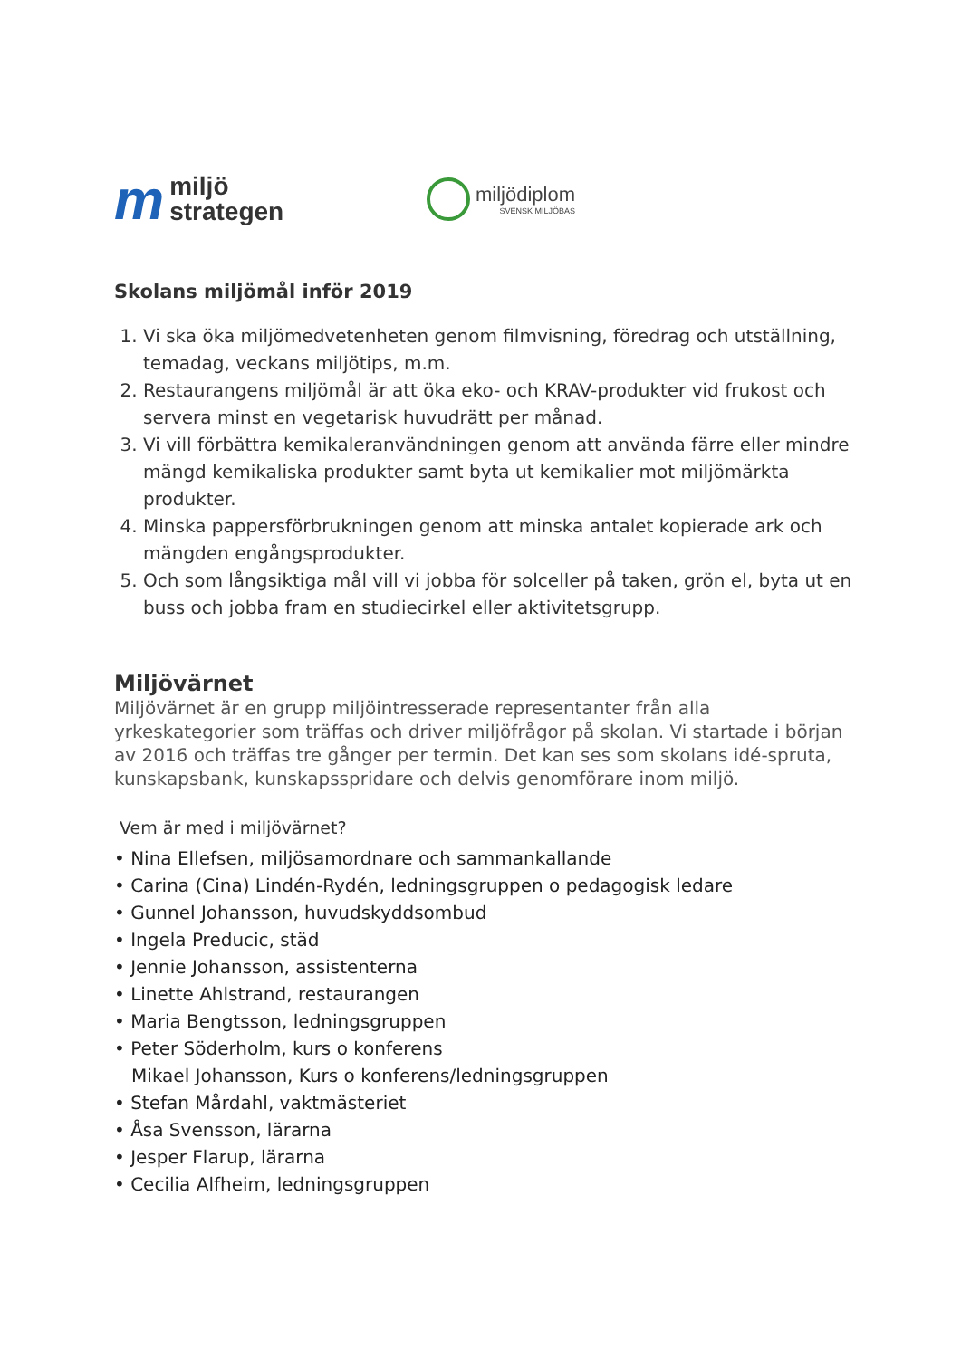m miljö
strategen
miljödiplom
SVENSK MILJÖBAS
Skolans miljömål inför 2019
1. Vi ska öka miljömedvetenheten genom filmvisning, föredrag och utställning, temadag, veckans miljötips, m.m.
2. Restaurangens miljömål är att öka eko- och KRAV-produkter vid frukost och servera minst en vegetarisk huvudrätt per månad.
3. Vi vill förbättra kemikaleranvändningen genom att använda färre eller mindre mängd kemikaliska produkter samt byta ut kemikalier mot miljömärkta produkter.
4. Minska pappersförbrukningen genom att minska antalet kopierade ark och mängden engångsprodukter.
5. Och som långsiktiga mål vill vi jobba för solceller på taken, grön el, byta ut en buss och jobba fram en studiecirkel eller aktivitetsgrupp.
Miljövärnet
Miljövärnet är en grupp miljöintresserade representanter från alla yrkeskategorier som träffas och driver miljöfrågor på skolan. Vi startade i början av 2016 och träffas tre gånger per termin. Det kan ses som skolans idé-spruta, kunskapsbank, kunskapsspridare och delvis genomförare inom miljö.
Vem är med i miljövärnet?
• Nina Ellefsen, miljösamordnare och sammankallande
• Carina (Cina) Lindén-Rydén, ledningsgruppen o pedagogisk ledare
• Gunnel Johansson, huvudskyddsombud
• Ingela Preducic, städ
• Jennie Johansson, assistenterna
• Linette Ahlstrand, restaurangen
• Maria Bengtsson, ledningsgruppen
• Peter Söderholm, kurs o konferens
Mikael Johansson, Kurs o konferens/ledningsgruppen
• Stefan Mårdahl, vaktmästeriet
• Åsa Svensson, lärarna
• Jesper Flarup, lärarna
• Cecilia Alfheim, ledningsgruppen